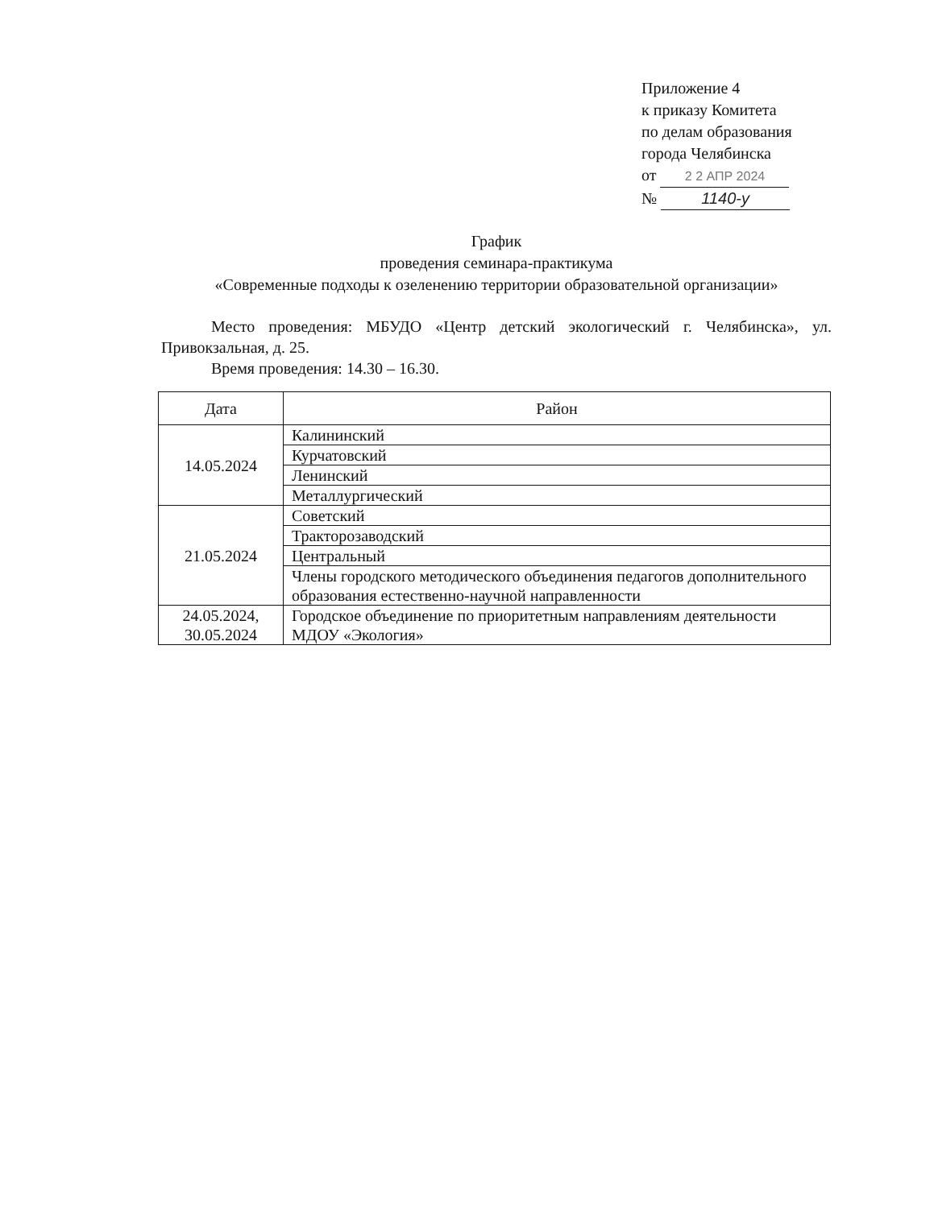Приложение 4
к приказу Комитета
по делам образования
города Челябинска
от 2 2 АПР 2024
№ 1140-у
График
проведения семинара-практикума
«Современные подходы к озеленению территории образовательной организации»
Место проведения: МБУДО «Центр детский экологический г. Челябинска», ул. Привокзальная, д. 25.
Время проведения: 14.30 – 16.30.
| Дата | Район |
| --- | --- |
| 14.05.2024 | Калининский |
| | Курчатовский |
| | Ленинский |
| | Металлургический |
| 21.05.2024 | Советский |
| | Тракторозаводский |
| | Центральный |
| | Члены городского методического объединения педагогов дополнительного образования естественно-научной направленности |
| 24.05.2024, 30.05.2024 | Городское объединение по приоритетным направлениям деятельности МДОУ «Экология» |